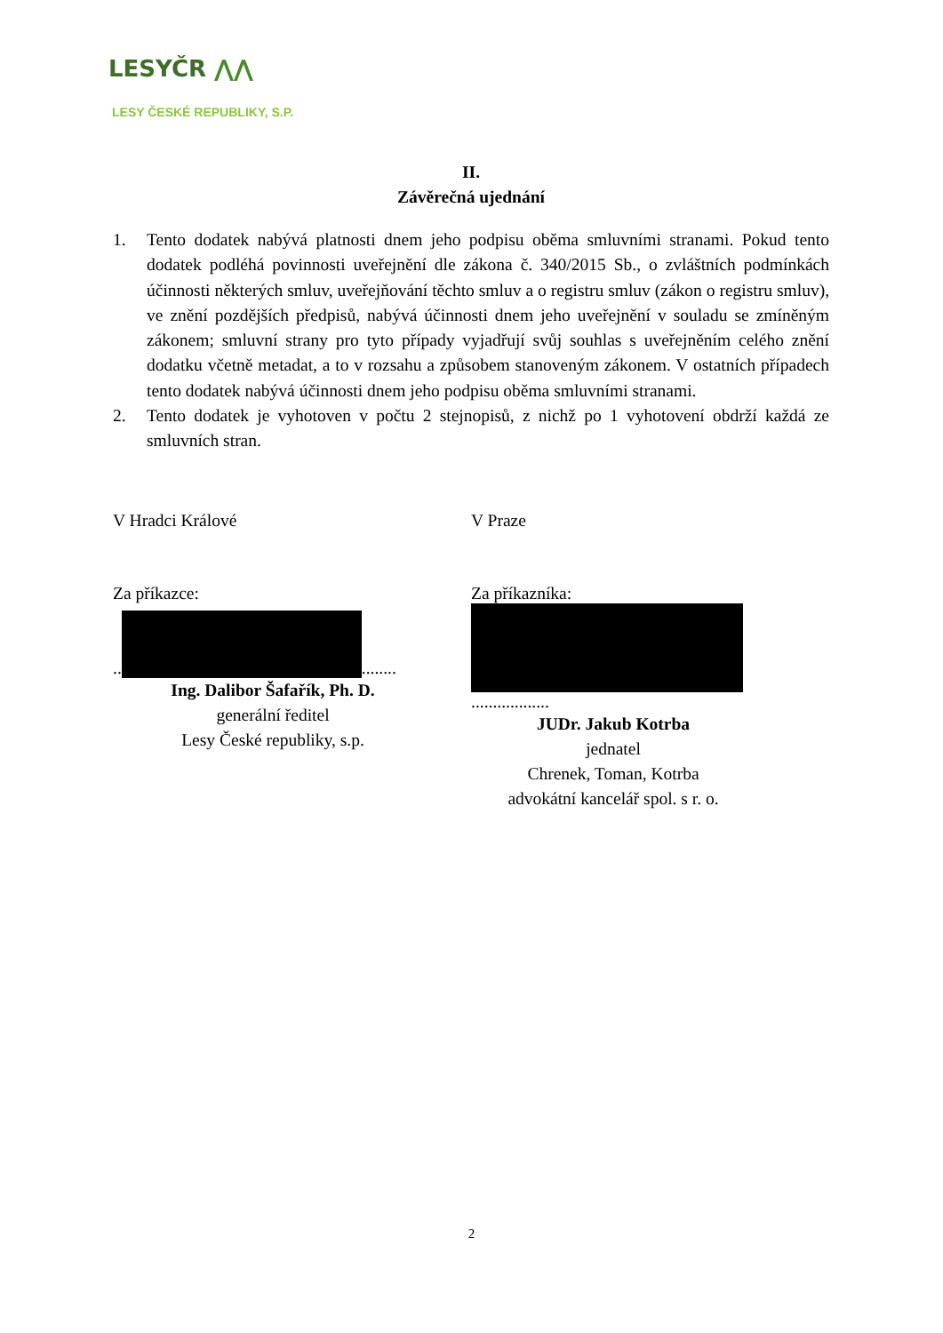LESYČR ⋀⋀
LESY ČESKÉ REPUBLIKY, S.P.
II.
Závěrečná ujednání
1. Tento dodatek nabývá platnosti dnem jeho podpisu oběma smluvními stranami. Pokud tento dodatek podléhá povinnosti uveřejnění dle zákona č. 340/2015 Sb., o zvláštních podmínkách účinnosti některých smluv, uveřejňování těchto smluv a o registru smluv (zákon o registru smluv), ve znění pozdějších předpisů, nabývá účinnosti dnem jeho uveřejnění v souladu se zmíněným zákonem; smluvní strany pro tyto případy vyjadřují svůj souhlas s uveřejněním celého znění dodatku včetně metadat, a to v rozsahu a způsobem stanoveným zákonem. V ostatních případech tento dodatek nabývá účinnosti dnem jeho podpisu oběma smluvními stranami.
2. Tento dodatek je vyhotoven v počtu 2 stejnopisů, z nichž po 1 vyhotovení obdrží každá ze smluvních stran.
V Hradci Králové
Za příkazce:
.. ........
Ing. Dalibor Šafařík, Ph. D.
generální ředitel
Lesy České republiky, s.p.
V Praze
Za příkazníka:
..................
JUDr. Jakub Kotrba
jednatel
Chrenek, Toman, Kotrba
advokátní kancelář spol. s r. o.
2